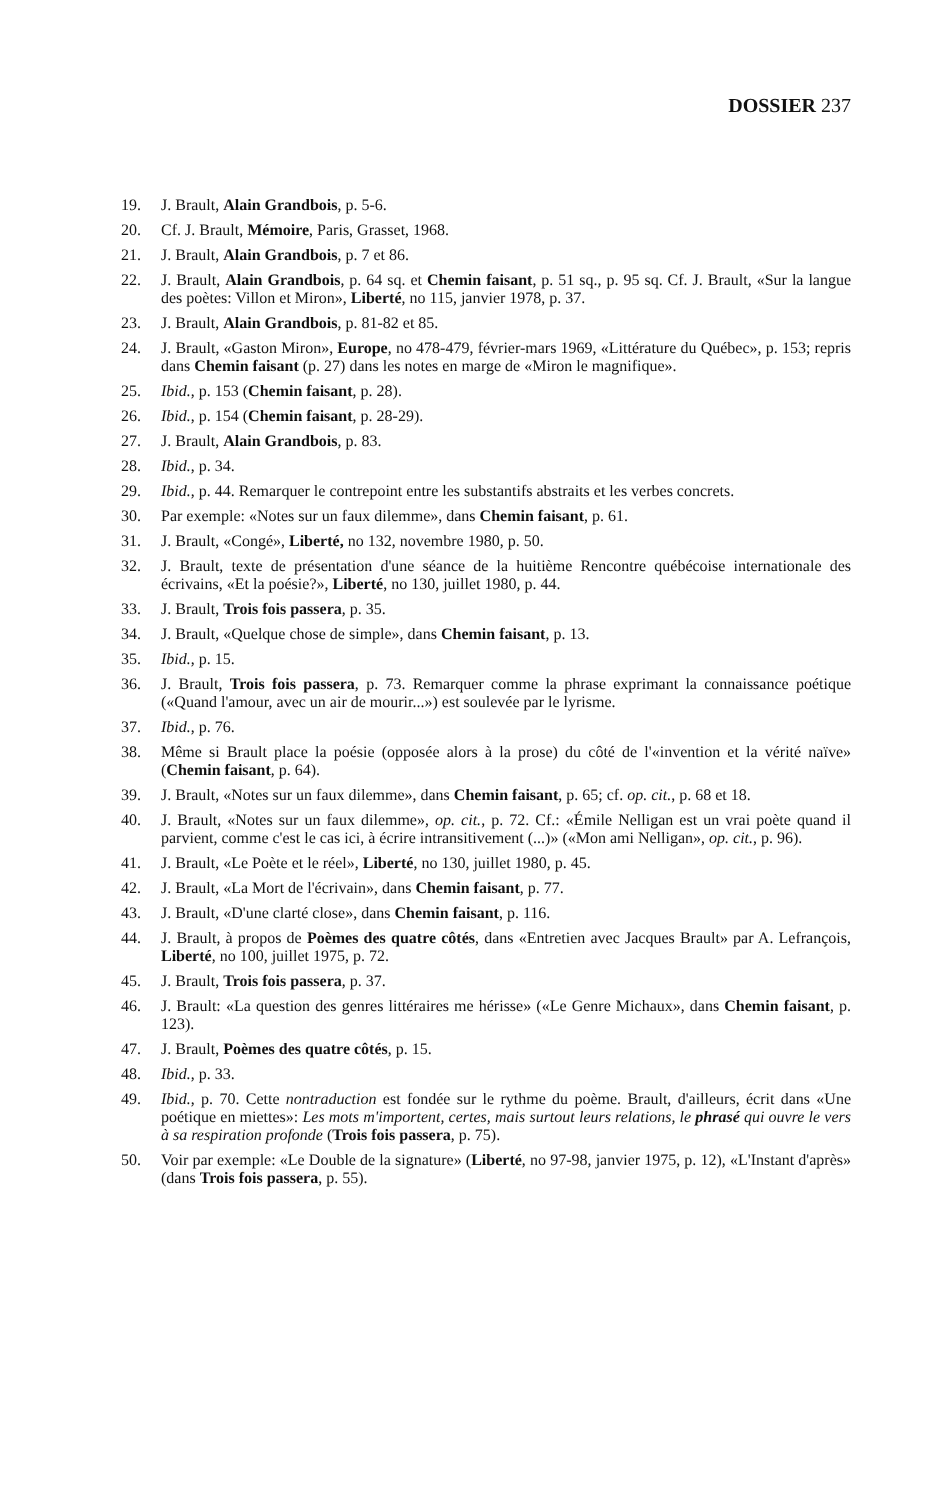DOSSIER 237
19. J. Brault, Alain Grandbois, p. 5-6.
20. Cf. J. Brault, Mémoire, Paris, Grasset, 1968.
21. J. Brault, Alain Grandbois, p. 7 et 86.
22. J. Brault, Alain Grandbois, p. 64 sq. et Chemin faisant, p. 51 sq., p. 95 sq. Cf. J. Brault, «Sur la langue des poètes: Villon et Miron», Liberté, no 115, janvier 1978, p. 37.
23. J. Brault, Alain Grandbois, p. 81-82 et 85.
24. J. Brault, «Gaston Miron», Europe, no 478-479, février-mars 1969, «Littérature du Québec», p. 153; repris dans Chemin faisant (p. 27) dans les notes en marge de «Miron le magnifique».
25. Ibid., p. 153 (Chemin faisant, p. 28).
26. Ibid., p. 154 (Chemin faisant, p. 28-29).
27. J. Brault, Alain Grandbois, p. 83.
28. Ibid., p. 34.
29. Ibid., p. 44. Remarquer le contrepoint entre les substantifs abstraits et les verbes concrets.
30. Par exemple: «Notes sur un faux dilemme», dans Chemin faisant, p. 61.
31. J. Brault, «Congé», Liberté, no 132, novembre 1980, p. 50.
32. J. Brault, texte de présentation d'une séance de la huitième Rencontre québécoise internationale des écrivains, «Et la poésie?», Liberté, no 130, juillet 1980, p. 44.
33. J. Brault, Trois fois passera, p. 35.
34. J. Brault, «Quelque chose de simple», dans Chemin faisant, p. 13.
35. Ibid., p. 15.
36. J. Brault, Trois fois passera, p. 73. Remarquer comme la phrase exprimant la connaissance poétique («Quand l'amour, avec un air de mourir...») est soulevée par le lyrisme.
37. Ibid., p. 76.
38. Même si Brault place la poésie (opposée alors à la prose) du côté de l'«invention et la vérité naïve» (Chemin faisant, p. 64).
39. J. Brault, «Notes sur un faux dilemme», dans Chemin faisant, p. 65; cf. op. cit., p. 68 et 18.
40. J. Brault, «Notes sur un faux dilemme», op. cit., p. 72. Cf.: «Émile Nelligan est un vrai poète quand il parvient, comme c'est le cas ici, à écrire intransitivement (...)» («Mon ami Nelligan», op. cit., p. 96).
41. J. Brault, «Le Poète et le réel», Liberté, no 130, juillet 1980, p. 45.
42. J. Brault, «La Mort de l'écrivain», dans Chemin faisant, p. 77.
43. J. Brault, «D'une clarté close», dans Chemin faisant, p. 116.
44. J. Brault, à propos de Poèmes des quatre côtés, dans «Entretien avec Jacques Brault» par A. Lefrançois, Liberté, no 100, juillet 1975, p. 72.
45. J. Brault, Trois fois passera, p. 37.
46. J. Brault: «La question des genres littéraires me hérisse» («Le Genre Michaux», dans Chemin faisant, p. 123).
47. J. Brault, Poèmes des quatre côtés, p. 15.
48. Ibid., p. 33.
49. Ibid., p. 70. Cette nontraduction est fondée sur le rythme du poème. Brault, d'ailleurs, écrit dans «Une poétique en miettes»: Les mots m'importent, certes, mais surtout leurs relations, le phrasé qui ouvre le vers à sa respiration profonde (Trois fois passera, p. 75).
50. Voir par exemple: «Le Double de la signature» (Liberté, no 97-98, janvier 1975, p. 12), «L'Instant d'après» (dans Trois fois passera, p. 55).